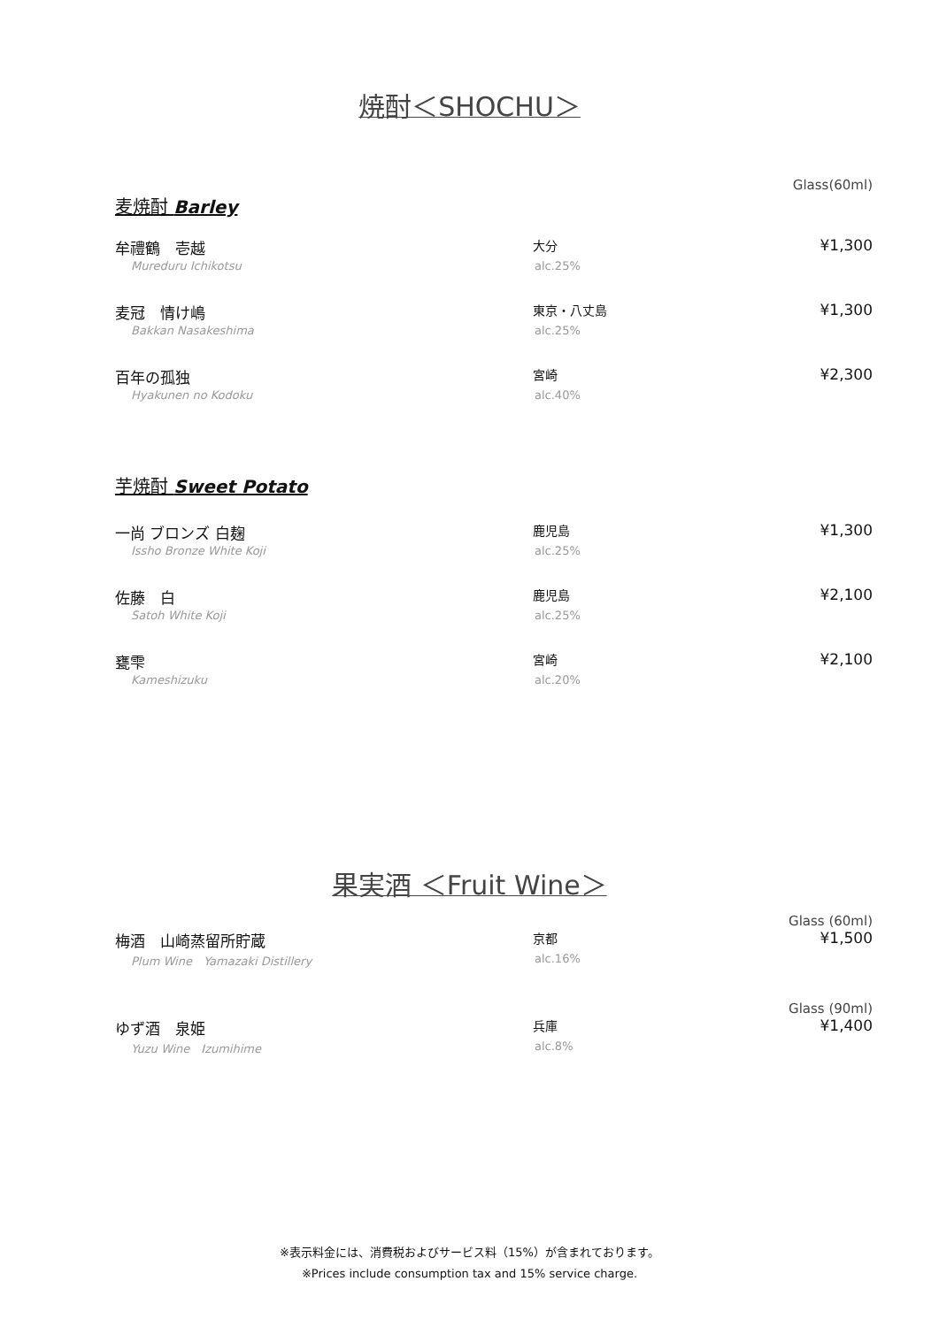焼酎＜SHOCHU＞
Glass(60ml)
麦焼酎 Barley
牟禮鶴　壱越
Mureduru Ichikotsu
大分
alc.25%
¥1,300
麦冠　情け嶋
Bakkan Nasakeshima
東京・八丈島
alc.25%
¥1,300
百年の孤独
Hyakunen no Kodoku
宮崎
alc.40%
¥2,300
芋焼酎 Sweet Potato
一尚 ブロンズ 白麹
Issho Bronze White Koji
鹿児島
alc.25%
¥1,300
佐藤　白
Satoh White Koji
鹿児島
alc.25%
¥2,100
甕雫
Kameshizuku
宮崎
alc.20%
¥2,100
果実酒 ＜Fruit Wine＞
Glass (60ml)
梅酒　山崎蒸留所貯蔵
Plum Wine　Yamazaki Distillery
京都
alc.16%
¥1,500
Glass (90ml)
ゆず酒　泉姫
Yuzu Wine　Izumihime
兵庫
alc.8%
¥1,400
※表示料金には、消費税およびサービス料（15%）が含まれております。
※Prices include consumption tax and 15% service charge.